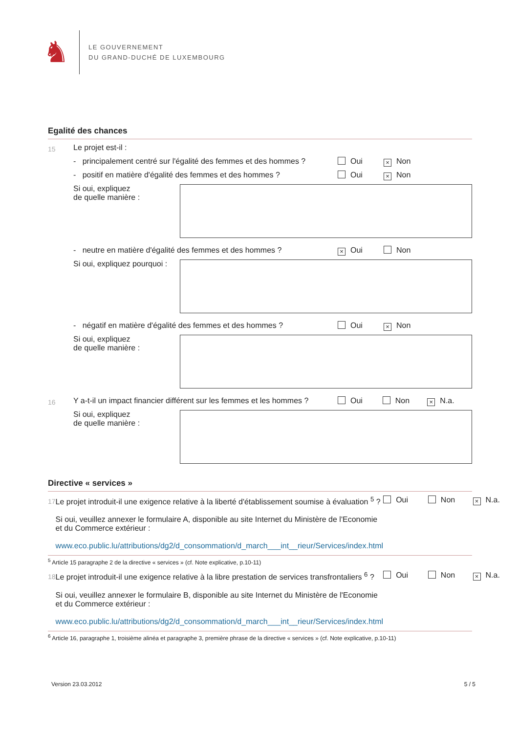♞
LE GOUVERNEMENT
DU GRAND-DUCHÉ DE LUXEMBOURG
Egalité des chances
15
Le projet est-il :
- principalement centré sur l'égalité des femmes et des hommes ?
Oui × Non
- positif en matière d'égalité des femmes et des hommes ?
Oui × Non
Si oui, expliquez
de quelle manière :
- neutre en matière d'égalité des femmes et des hommes ?
× Oui Non
Si oui, expliquez pourquoi :
- négatif en matière d'égalité des femmes et des hommes ?
Oui × Non
Si oui, expliquez
de quelle manière :
16
Y a-t-il un impact financier différent sur les femmes et les hommes ?
Oui Non × N.a.
Si oui, expliquez
de quelle manière :
Directive « services »
17
Le projet introduit-il une exigence relative à la liberté d'établissement soumise à évaluation <sup>5</sup> ?
Si oui, veuillez annexer le formulaire A, disponible au site Internet du Ministère de l'Economie et du Commerce extérieur :
www.eco.public.lu/attributions/dg2/d_consommation/d_march___int__rieur/Services/index.html
Oui Non × N.a.
<sup>5</sup> Article 15 paragraphe 2 de la directive « services » (cf. Note explicative, p.10-11)
18
Le projet introduit-il une exigence relative à la libre prestation de services transfrontaliers <sup>6</sup> ?
Si oui, veuillez annexer le formulaire B, disponible au site Internet du Ministère de l'Economie et du Commerce extérieur :
www.eco.public.lu/attributions/dg2/d_consommation/d_march___int__rieur/Services/index.html
Oui Non × N.a.
<sup>6</sup> Article 16, paragraphe 1, troisième alinéa et paragraphe 3, première phrase de la directive « services » (cf. Note explicative, p.10-11)
Version 23.03.2012 5 / 5